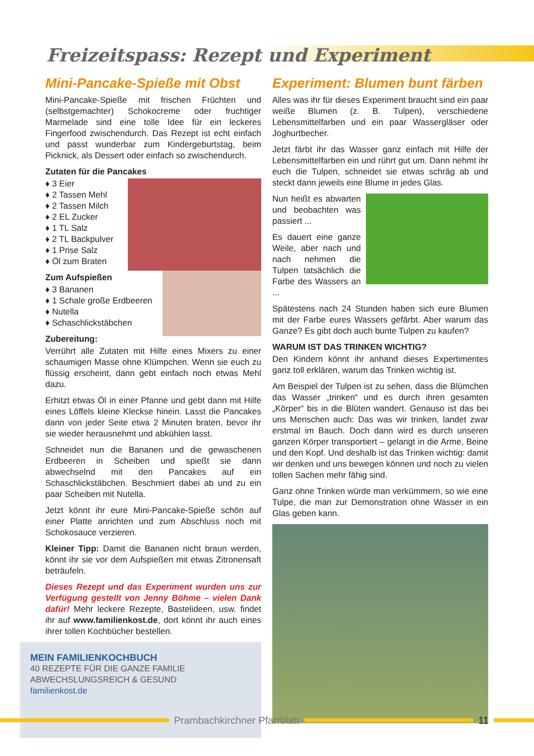Freizeitspass: Rezept und Experiment
Mini-Pancake-Spieße mit Obst
Mini-Pancake-Spieße mit frischen Früchten und (selbstgemachter) Schokocreme oder fruchtiger Marmelade sind eine tolle Idee für ein leckeres Fingerfood zwischendurch. Das Rezept ist echt einfach und passt wunderbar zum Kindergeburtstag, beim Picknick, als Dessert oder einfach so zwischendurch.
Zutaten für die Pancakes
♦ 3 Eier
♦ 2 Tassen Mehl
♦ 2 Tassen Milch
♦ 2 EL Zucker
♦ 1 TL Salz
♦ 2 TL Backpulver
♦ 1 Prise Salz
♦ Öl zum Braten
Zum Aufspießen
♦ 3 Bananen
♦ 1 Schale große Erdbeeren
♦ Nutella
♦ Schaschlickstäbchen
Zubereitung:
Verrührt alle Zutaten mit Hilfe eines Mixers zu einer schaumigen Masse ohne Klümpchen. Wenn sie euch zu flüssig erscheint, dann gebt einfach noch etwas Mehl dazu.
Erhitzt etwas Öl in einer Pfanne und gebt dann mit Hilfe eines Löffels kleine Kleckse hinein. Lasst die Pancakes dann von jeder Seite etwa 2 Minuten braten, bevor ihr sie wieder herausnehmt und abkühlen lasst.
Schneidet nun die Bananen und die gewaschenen Erdbeeren in Scheiben und spießt sie dann abwechselnd mit den Pancakes auf ein Schaschlickstäbchen. Beschmiert dabei ab und zu ein paar Scheiben mit Nutella.
Jetzt könnt ihr eure Mini-Pancake-Spieße schön auf einer Platte anrichten und zum Abschluss noch mit Schokosauce verzieren.
Kleiner Tipp: Damit die Bananen nicht braun werden, könnt ihr sie vor dem Aufspießen mit etwas Zitronensaft beträufeln.
Dieses Rezept und das Experiment wurden uns zur Verfügung gestellt von Jenny Böhme – vielen Dank dafür! Mehr leckere Rezepte, Bastelideen, usw. findet ihr auf www.familienkost.de, dort könnt ihr auch eines ihrer tollen Kochbücher bestellen.
MEIN FAMILIENKOCHBUCH
40 REZEPTE FÜR DIE GANZE FAMILIE
ABWECHSLUNGSREICH & GESUND
familienkost.de
Experiment: Blumen bunt färben
Alles was ihr für dieses Experiment braucht sind ein paar weiße Blumen (z. B. Tulpen), verschiedene Lebensmittelfarben und ein paar Wassergläser oder Joghurtbecher.
Jetzt färbt ihr das Wasser ganz einfach mit Hilfe der Lebensmittelfarben ein und rührt gut um. Dann nehmt ihr euch die Tulpen, schneidet sie etwas schräg ab und steckt dann jeweils eine Blume in jedes Glas.
Nun heißt es abwarten und beobachten was passiert ...
Es dauert eine ganze Weile, aber nach und nach nehmen die Tulpen tatsächlich die Farbe des Wassers an ...
Spätestens nach 24 Stunden haben sich eure Blumen mit der Farbe eures Wassers gefärbt. Aber warum das Ganze? Es gibt doch auch bunte Tulpen zu kaufen?
WARUM IST DAS TRINKEN WICHTIG?
Den Kindern könnt ihr anhand dieses Expertimentes ganz toll erklären, warum das Trinken wichtig ist.
Am Beispiel der Tulpen ist zu sehen, dass die Blümchen das Wasser „trinken“ und es durch ihren gesamten „Körper“ bis in die Blüten wandert. Genauso ist das bei uns Menschen auch: Das was wir trinken, landet zwar erstmal im Bauch. Doch dann wird es durch unseren ganzen Körper transportiert – gelangt in die Arme, Beine und den Kopf. Und deshalb ist das Trinken wichtig: damit wir denken und uns bewegen können und noch zu vielen tollen Sachen mehr fähig sind.
Ganz ohne Trinken würde man verkümmern, so wie eine Tulpe, die man zur Demonstration ohne Wasser in ein Glas geben kann.
Prambachkirchner Pfarrblatt 11